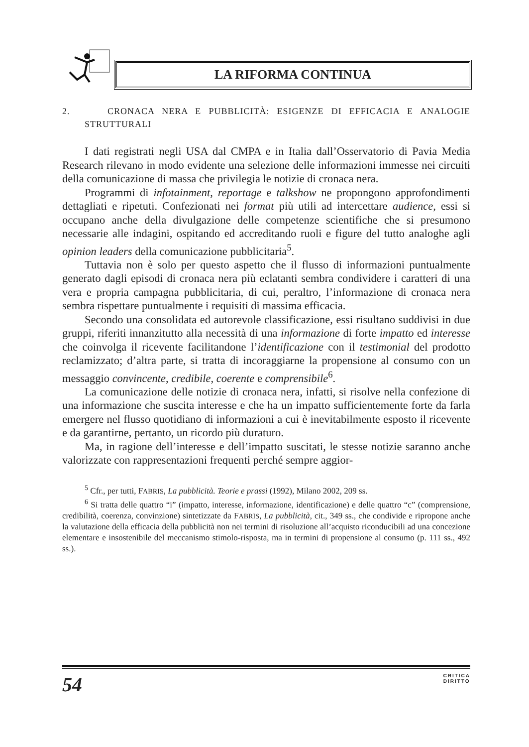LA RIFORMA CONTINUA
2. CRONACA NERA E PUBBLICITÀ: ESIGENZE DI EFFICACIA E ANALOGIE STRUTTURALI
I dati registrati negli USA dal CMPA e in Italia dall’Osservatorio di Pavia Media Research rilevano in modo evidente una selezione delle informazioni immesse nei circuiti della comunicazione di massa che privilegia le notizie di cronaca nera.
Programmi di infotainment, reportage e talkshow ne propongono approfondimenti dettagliati e ripetuti. Confezionati nei format più utili ad intercettare audience, essi si occupano anche della divulgazione delle competenze scientifiche che si presumono necessarie alle indagini, ospitando ed accreditando ruoli e figure del tutto analoghe agli opinion leaders della comunicazione pubblicitaria<sup>5</sup>.
Tuttavia non è solo per questo aspetto che il flusso di informazioni puntualmente generato dagli episodi di cronaca nera più eclatanti sembra condividere i caratteri di una vera e propria campagna pubblicitaria, di cui, peraltro, l’informazione di cronaca nera sembra rispettare puntualmente i requisiti di massima efficacia.
Secondo una consolidata ed autorevole classificazione, essi risultano suddivisi in due gruppi, riferiti innanzitutto alla necessità di una informazione di forte impatto ed interesse che coinvolga il ricevente facilitandone l’identificazione con il testimonial del prodotto reclamizzato; d’altra parte, si tratta di incoraggiarne la propensione al consumo con un messaggio convincente, credibile, coerente e comprensibile<sup>6</sup>.
La comunicazione delle notizie di cronaca nera, infatti, si risolve nella confezione di una informazione che suscita interesse e che ha un impatto sufficientemente forte da farla emergere nel flusso quotidiano di informazioni a cui è inevitabilmente esposto il ricevente e da garantirne, pertanto, un ricordo più duraturo.
Ma, in ragione dell’interesse e dell’impatto suscitati, le stesse notizie saranno anche valorizzate con rappresentazioni frequenti perché sempre aggior-
<sup>5</sup> Cfr., per tutti, FABRIS, La pubblicità. Teorie e prassi (1992), Milano 2002, 209 ss.
<sup>6</sup> Si tratta delle quattro “i” (impatto, interesse, informazione, identificazione) e delle quattro “c” (comprensione, credibilità, coerenza, convinzione) sintetizzate da FABRIS, La pubblicità, cit., 349 ss., che condivide e ripropone anche la valutazione della efficacia della pubblicità non nei termini di risoluzione all’acquisto riconducibili ad una concezione elementare e insostenibile del meccanismo stimolo-risposta, ma in termini di propensione al consumo (p. 111 ss., 492 ss.).
54 CRITICA
DIRITTO